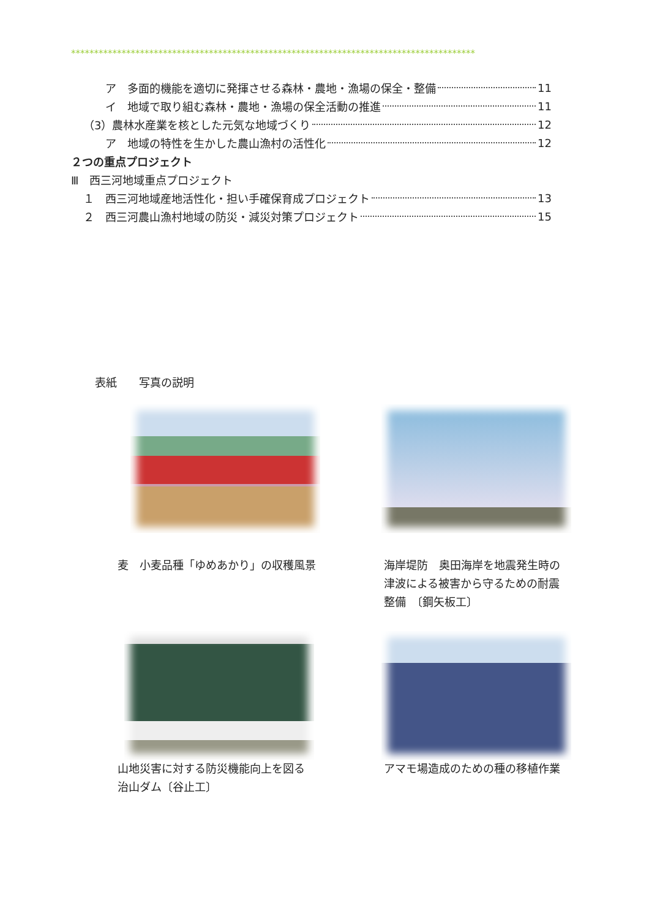****************************************************************************************
ア　多面的機能を適切に発揮させる森林・農地・漁場の保全・整備 11
イ　地域で取り組む森林・農地・漁場の保全活動の推進 11
（3）農林水産業を核とした元気な地域づくり 12
ア　地域の特性を生かした農山漁村の活性化 12
２つの重点プロジェクト
Ⅲ　西三河地域重点プロジェクト
１　西三河地域産地活性化・担い手確保育成プロジェクト 13
２　西三河農山漁村地域の防災・減災対策プロジェクト 15
表紙　　写真の説明
麦　小麦品種「ゆめあかり」の収穫風景
海岸堤防　奥田海岸を地震発生時の
津波による被害から守るための耐震
整備　〔鋼矢板工〕
山地災害に対する防災機能向上を図る
治山ダム〔谷止工〕
アマモ場造成のための種の移植作業